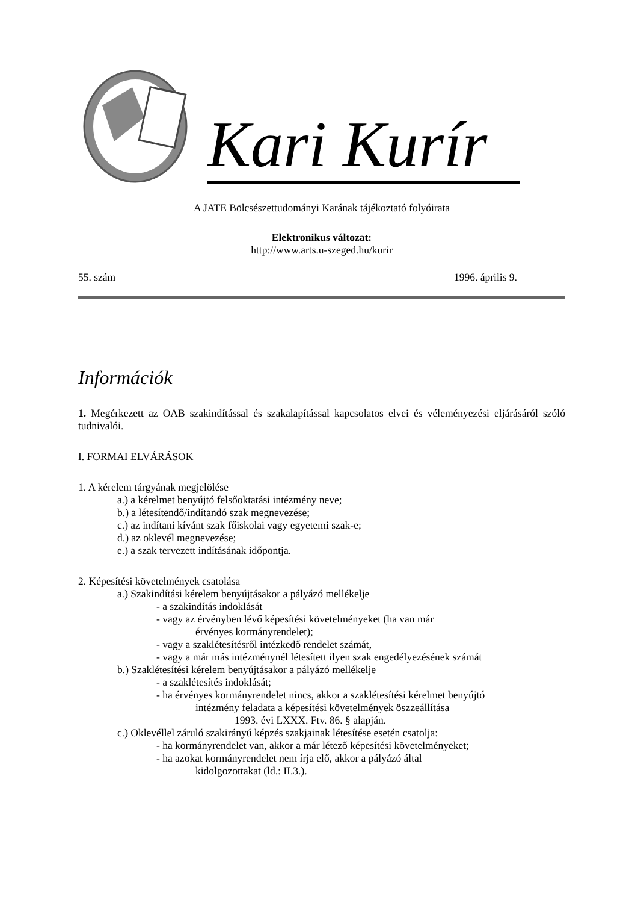Kari Kurír
A JATE Bölcsészettudományi Karának tájékoztató folyóirata
Elektronikus változat:
http://www.arts.u-szeged.hu/kurir
55. szám 1996. április 9.
Információk
1. Megérkezett az OAB szakindítással és szakalapítással kapcsolatos elvei és véleményezési eljárásáról szóló tudnivalói.
I. FORMAI ELVÁRÁSOK
1. A kérelem tárgyának megjelölése
a.) a kérelmet benyújtó felsőoktatási intézmény neve;
b.) a létesítendő/indítandó szak megnevezése;
c.) az indítani kívánt szak főiskolai vagy egyetemi szak-e;
d.) az oklevél megnevezése;
e.) a szak tervezett indításának időpontja.
2. Képesítési követelmények csatolása
a.) Szakindítási kérelem benyújtásakor a pályázó mellékelje
- a szakindítás indoklását
- vagy az érvényben lévő képesítési követelményeket (ha van már
érvényes kormányrendelet);
- vagy a szaklétesítésről intézkedő rendelet számát,
- vagy a már más intézménynél létesített ilyen szak engedélyezésének számát
b.) Szaklétesítési kérelem benyújtásakor a pályázó mellékelje
- a szaklétesítés indoklását;
- ha érvényes kormányrendelet nincs, akkor a szaklétesítési kérelmet benyújtó
intézmény feladata a képesítési követelmények öszzeállítása
1993. évi LXXX. Ftv. 86. § alapján.
c.) Oklevéllel záruló szakirányú képzés szakjainak létesítése esetén csatolja:
- ha kormányrendelet van, akkor a már létező képesítési követelményeket;
- ha azokat kormányrendelet nem írja elő, akkor a pályázó által
kidolgozottakat (ld.: II.3.).